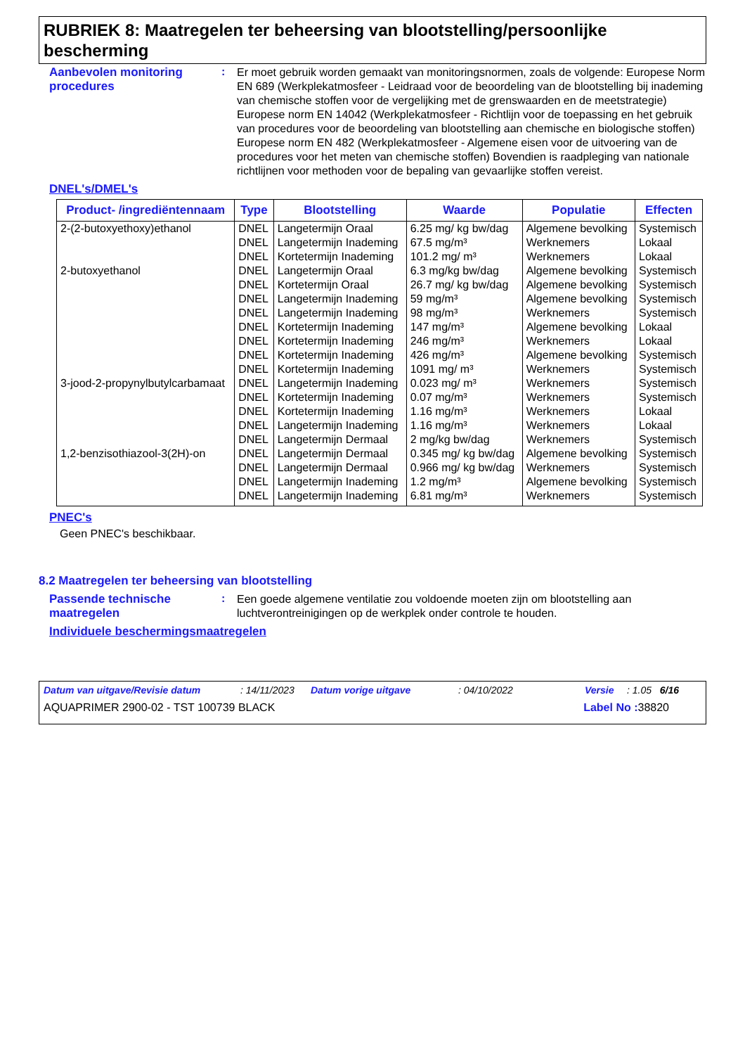RUBRIEK 8: Maatregelen ter beheersing van blootstelling/persoonlijke bescherming
Aanbevolen monitoring procedures
:
Er moet gebruik worden gemaakt van monitoringsnormen, zoals de volgende: Europese Norm EN 689 (Werkplekatmosfeer - Leidraad voor de beoordeling van de blootstelling bij inademing van chemische stoffen voor de vergelijking met de grenswaarden en de meetstrategie) Europese norm EN 14042 (Werkplekatmosfeer - Richtlijn voor de toepassing en het gebruik van procedures voor de beoordeling van blootstelling aan chemische en biologische stoffen) Europese norm EN 482 (Werkplekatmosfeer - Algemene eisen voor de uitvoering van de procedures voor het meten van chemische stoffen) Bovendien is raadpleging van nationale richtlijnen voor methoden voor de bepaling van gevaarlijke stoffen vereist.
DNEL's/DMEL's
| Product- /ingrediëntennaam | Type | Blootstelling | Waarde | Populatie | Effecten |
| --- | --- | --- | --- | --- | --- |
| 2-(2-butoxyethoxy)ethanol | DNEL | Langetermijn Oraal | 6.25 mg/ kg bw/dag | Algemene bevolking | Systemisch |
| | DNEL | Langetermijn Inademing | 67.5 mg/m³ | Werknemers | Lokaal |
| | DNEL | Kortetermijn Inademing | 101.2 mg/ m³ | Werknemers | Lokaal |
| 2-butoxyethanol | DNEL | Langetermijn Oraal | 6.3 mg/kg bw/dag | Algemene bevolking | Systemisch |
| | DNEL | Kortetermijn Oraal | 26.7 mg/ kg bw/dag | Algemene bevolking | Systemisch |
| | DNEL | Langetermijn Inademing | 59 mg/m³ | Algemene bevolking | Systemisch |
| | DNEL | Langetermijn Inademing | 98 mg/m³ | Werknemers | Systemisch |
| | DNEL | Kortetermijn Inademing | 147 mg/m³ | Algemene bevolking | Lokaal |
| | DNEL | Kortetermijn Inademing | 246 mg/m³ | Werknemers | Lokaal |
| | DNEL | Kortetermijn Inademing | 426 mg/m³ | Algemene bevolking | Systemisch |
| | DNEL | Kortetermijn Inademing | 1091 mg/ m³ | Werknemers | Systemisch |
| 3-jood-2-propynylbutylcarbamaat | DNEL | Langetermijn Inademing | 0.023 mg/ m³ | Werknemers | Systemisch |
| | DNEL | Kortetermijn Inademing | 0.07 mg/m³ | Werknemers | Systemisch |
| | DNEL | Kortetermijn Inademing | 1.16 mg/m³ | Werknemers | Lokaal |
| | DNEL | Langetermijn Inademing | 1.16 mg/m³ | Werknemers | Lokaal |
| | DNEL | Langetermijn Dermaal | 2 mg/kg bw/dag | Werknemers | Systemisch |
| 1,2-benzisothiazool-3(2H)-on | DNEL | Langetermijn Dermaal | 0.345 mg/ kg bw/dag | Algemene bevolking | Systemisch |
| | DNEL | Langetermijn Dermaal | 0.966 mg/ kg bw/dag | Werknemers | Systemisch |
| | DNEL | Langetermijn Inademing | 1.2 mg/m³ | Algemene bevolking | Systemisch |
| | DNEL | Langetermijn Inademing | 6.81 mg/m³ | Werknemers | Systemisch |
PNEC's
Geen PNEC's beschikbaar.
8.2 Maatregelen ter beheersing van blootstelling
Passende technische maatregelen
:
Een goede algemene ventilatie zou voldoende moeten zijn om blootstelling aan luchtverontreinigingen op de werkplek onder controle te houden.
Individuele beschermingsmaatregelen
Datum van uitgave/Revisie datum: 14/11/2023 Datum vorige uitgave: 04/10/2022 Versie: 1.05 6/16
AQUAPRIMER 2900-02 - TST 100739 BLACK Label No : 38820